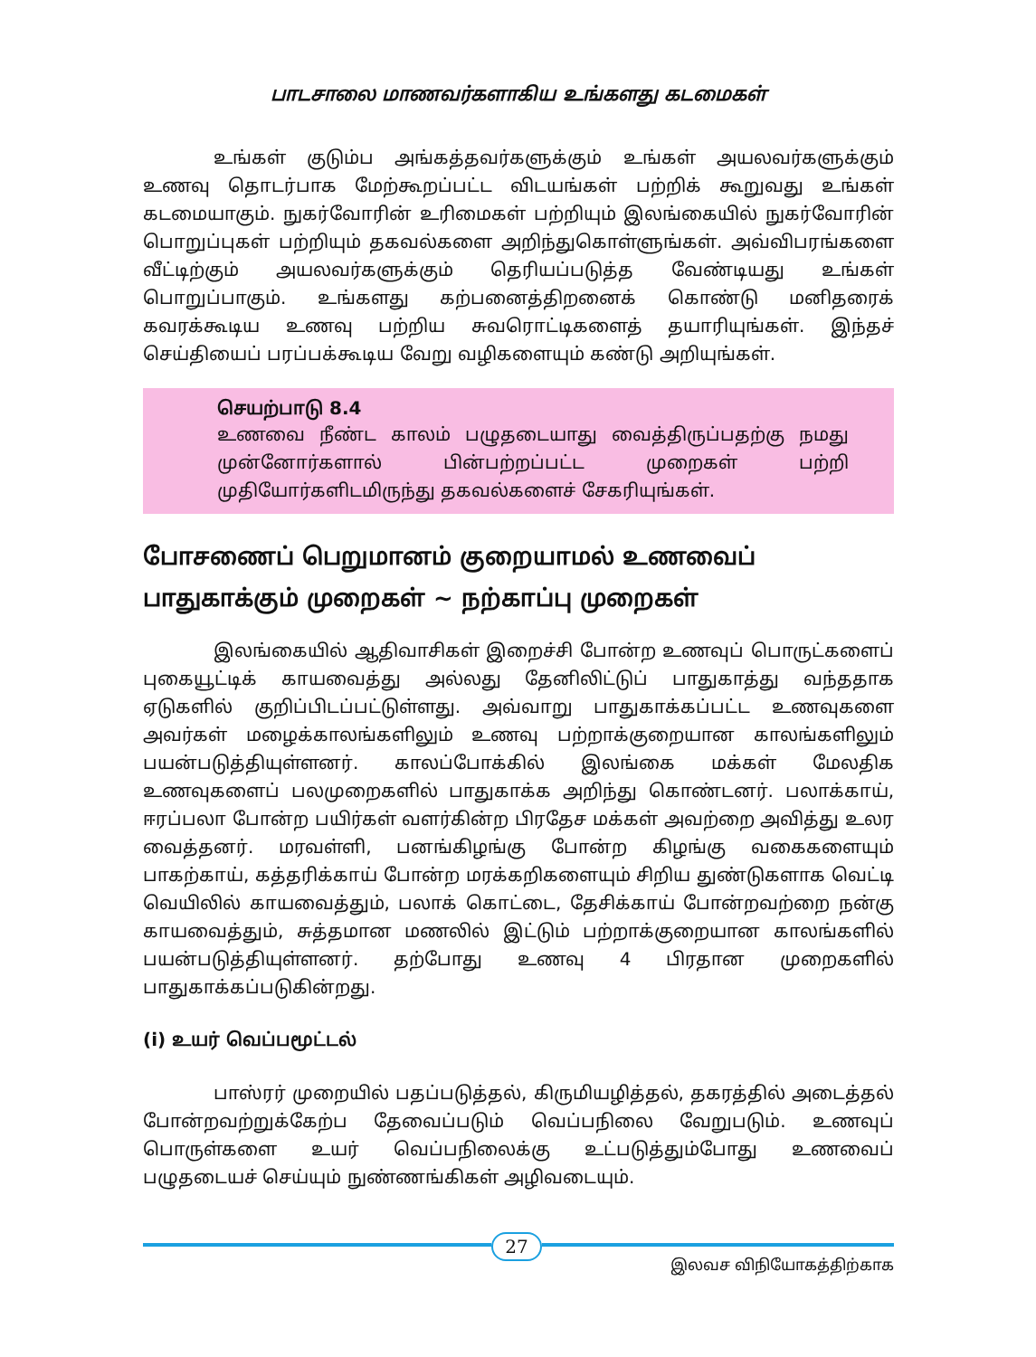பாடசாலை மாணவர்களாகிய உங்களது கடமைகள்
உங்கள் குடும்ப அங்கத்தவர்களுக்கும் உங்கள் அயலவர்களுக்கும் உணவு தொடர்பாக மேற்கூறப்பட்ட விடயங்கள் பற்றிக் கூறுவது உங்கள் கடமையாகும். நுகர்வோரின் உரிமைகள் பற்றியும் இலங்கையில் நுகர்வோரின் பொறுப்புகள் பற்றியும் தகவல்களை அறிந்துகொள்ளுங்கள். அவ்விபரங்களை வீட்டிற்கும் அயலவர்களுக்கும் தெரியப்படுத்த வேண்டியது உங்கள் பொறுப்பாகும். உங்களது கற்பனைத்திறனைக் கொண்டு மனிதரைக் கவரக்கூடிய உணவு பற்றிய சுவரொட்டிகளைத் தயாரியுங்கள். இந்தச் செய்தியைப் பரப்பக்கூடிய வேறு வழிகளையும் கண்டு அறியுங்கள்.
செயற்பாடு 8.4
உணவை நீண்ட காலம் பழுதடையாது வைத்திருப்பதற்கு நமது முன்னோர்களால் பின்பற்றப்பட்ட முறைகள் பற்றி முதியோர்களிடமிருந்து தகவல்களைச் சேகரியுங்கள்.
போசணைப் பெறுமானம் குறையாமல் உணவைப் பாதுகாக்கும் முறைகள் ~ நற்காப்பு முறைகள்
இலங்கையில் ஆதிவாசிகள் இறைச்சி போன்ற உணவுப் பொருட்களைப் புகையூட்டிக் காயவைத்து அல்லது தேனிலிட்டுப் பாதுகாத்து வந்ததாக ஏடுகளில் குறிப்பிடப்பட்டுள்ளது. அவ்வாறு பாதுகாக்கப்பட்ட உணவுகளை அவர்கள் மழைக்காலங்களிலும் உணவு பற்றாக்குறையான காலங்களிலும் பயன்படுத்தியுள்ளனர். காலப்போக்கில் இலங்கை மக்கள் மேலதிக உணவுகளைப் பலமுறைகளில் பாதுகாக்க அறிந்து கொண்டனர். பலாக்காய், ஈரப்பலா போன்ற பயிர்கள் வளர்கின்ற பிரதேச மக்கள் அவற்றை அவித்து உலர வைத்தனர். மரவள்ளி, பனங்கிழங்கு போன்ற கிழங்கு வகைகளையும் பாகற்காய், கத்தரிக்காய் போன்ற மரக்கறிகளையும் சிறிய துண்டுகளாக வெட்டி வெயிலில் காயவைத்தும், பலாக் கொட்டை, தேசிக்காய் போன்றவற்றை நன்கு காயவைத்தும், சுத்தமான மணலில் இட்டும் பற்றாக்குறையான காலங்களில் பயன்படுத்தியுள்ளனர். தற்போது உணவு 4 பிரதான முறைகளில் பாதுகாக்கப்படுகின்றது.
(i) உயர் வெப்பமூட்டல்
பாஸ்ரர் முறையில் பதப்படுத்தல், கிருமியழித்தல், தகரத்தில் அடைத்தல் போன்றவற்றுக்கேற்ப தேவைப்படும் வெப்பநிலை வேறுபடும். உணவுப் பொருள்களை உயர் வெப்பநிலைக்கு உட்படுத்தும்போது உணவைப் பழுதடையச் செய்யும் நுண்ணங்கிகள் அழிவடையும்.
27
இலவச விநியோகத்திற்காக